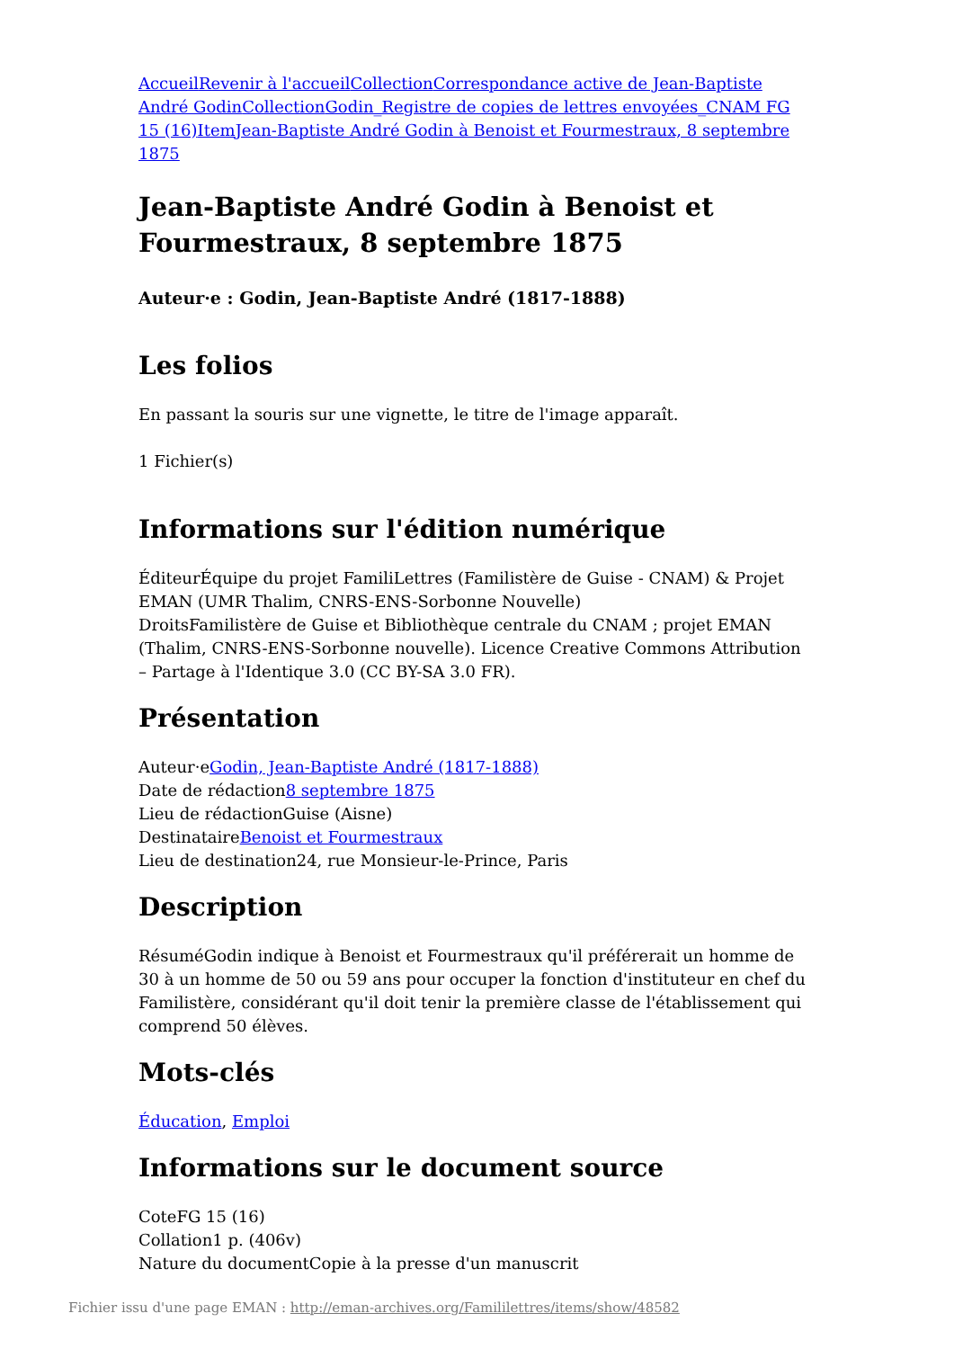Accueil Revenir à l'accueil Collection Correspondance active de Jean-Baptiste André Godin Collection Godin_Registre de copies de lettres envoyées_CNAM FG 15 (16) Item Jean-Baptiste André Godin à Benoist et Fourmestraux, 8 septembre 1875
Jean-Baptiste André Godin à Benoist et Fourmestraux, 8 septembre 1875
Auteur·e : Godin, Jean-Baptiste André (1817-1888)
Les folios
En passant la souris sur une vignette, le titre de l'image apparaît.
1 Fichier(s)
Informations sur l'édition numérique
ÉditeurÉquipe du projet FamiliLettres (Familistère de Guise - CNAM) & Projet EMAN (UMR Thalim, CNRS-ENS-Sorbonne Nouvelle)
DroitsFamilistère de Guise et Bibliothèque centrale du CNAM ; projet EMAN (Thalim, CNRS-ENS-Sorbonne nouvelle). Licence Creative Commons Attribution – Partage à l'Identique 3.0 (CC BY-SA 3.0 FR).
Présentation
Auteur·eGodin, Jean-Baptiste André (1817-1888)
Date de rédaction8 septembre 1875
Lieu de rédactionGuise (Aisne)
DestinataireBenoist et Fourmestraux
Lieu de destination24, rue Monsieur-le-Prince, Paris
Description
RésuméGodin indique à Benoist et Fourmestraux qu'il préférerait un homme de 30 à un homme de 50 ou 59 ans pour occuper la fonction d'instituteur en chef du Familistère, considérant qu'il doit tenir la première classe de l'établissement qui comprend 50 élèves.
Mots-clés
Éducation, Emploi
Informations sur le document source
CoteFG 15 (16)
Collation1 p. (406v)
Nature du documentCopie à la presse d'un manuscrit
Fichier issu d'une page EMAN : http://eman-archives.org/Famililettres/items/show/48582